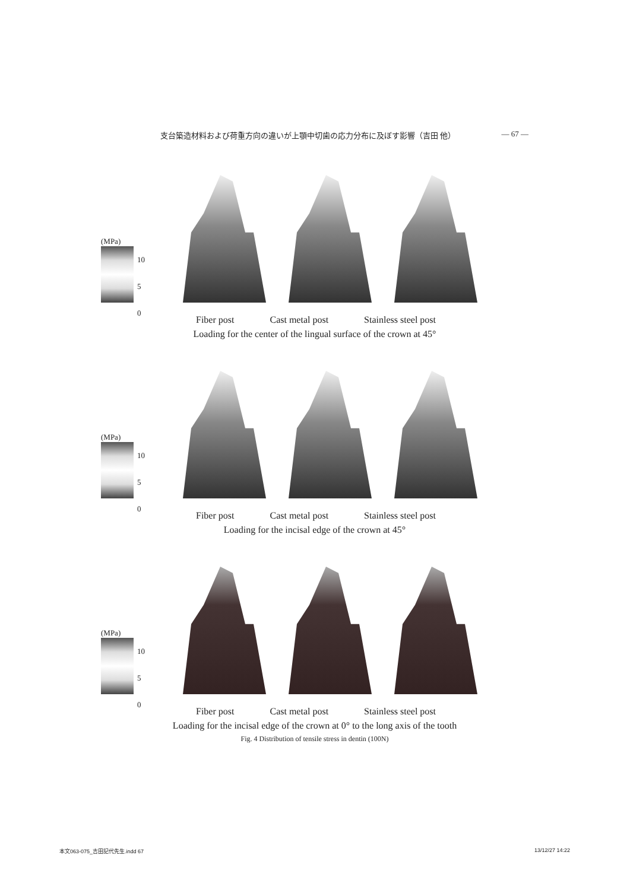支台築造材料および荷重方向の違いが上顎中切歯の応力分布に及ぼす影響（吉田 他） — 67 —
(MPa)
10
5
0
Fiber post Cast metal post Stainless steel post
Loading for the center of the lingual surface of the crown at 45°
(MPa)
10
5
0
Fiber post Cast metal post Stainless steel post
Loading for the incisal edge of the crown at 45°
(MPa)
10
5
0
Fiber post Cast metal post Stainless steel post
Loading for the incisal edge of the crown at 0° to the long axis of the tooth
Fig. 4 Distribution of tensile stress in dentin (100N)
本文063-075_吉田記代先生.indd 67 13/12/27 14:22